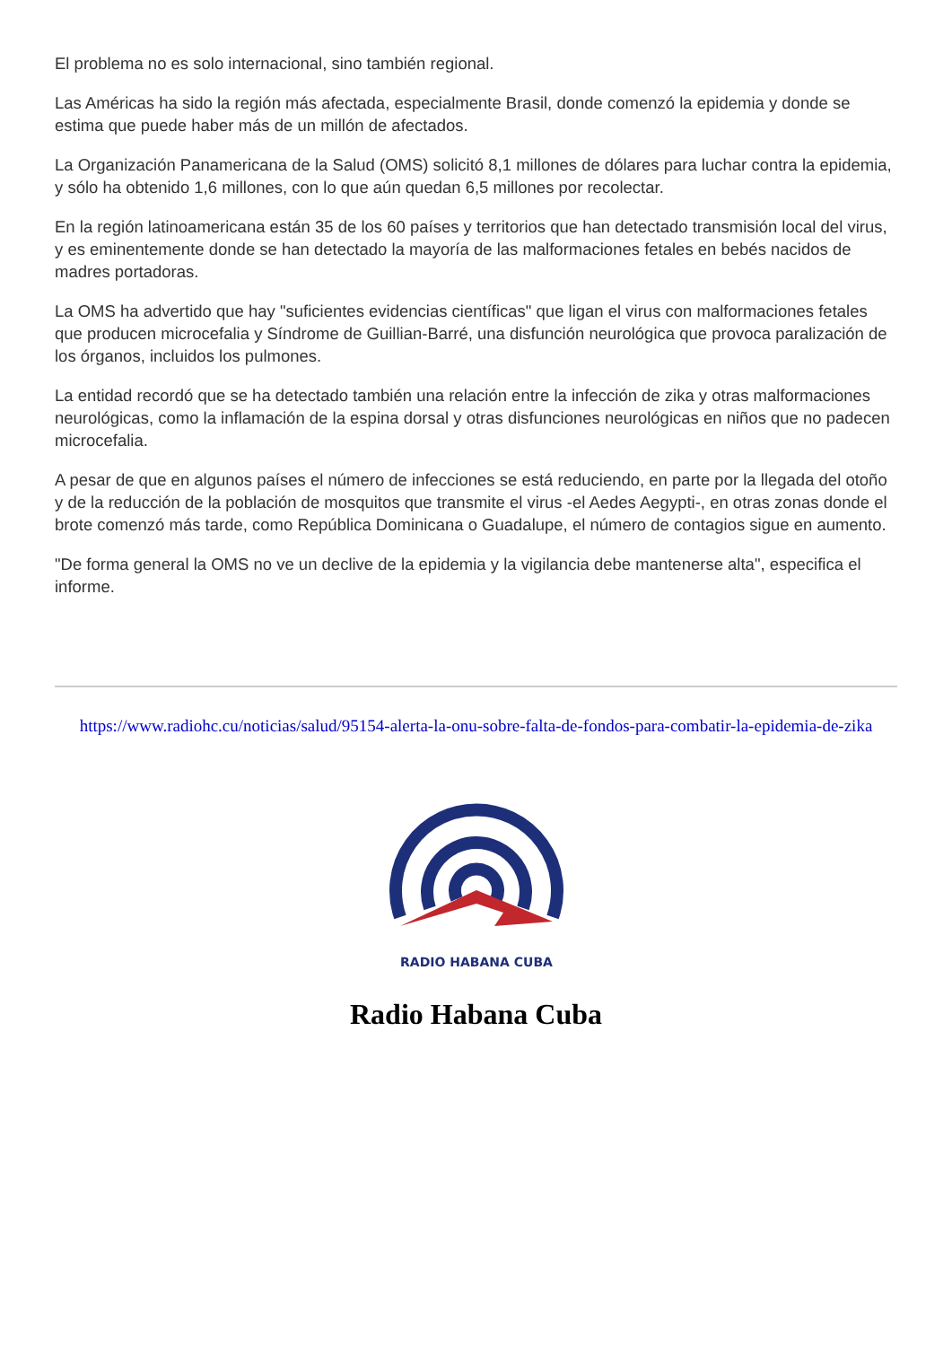El problema no es solo internacional, sino también regional.
Las Américas ha sido la región más afectada, especialmente Brasil, donde comenzó la epidemia y donde se estima que puede haber más de un millón de afectados.
La Organización Panamericana de la Salud (OMS) solicitó 8,1 millones de dólares para luchar contra la epidemia, y sólo ha obtenido 1,6 millones, con lo que aún quedan 6,5 millones por recolectar.
En la región latinoamericana están 35 de los 60 países y territorios que han detectado transmisión local del virus, y es eminentemente donde se han detectado la mayoría de las malformaciones fetales en bebés nacidos de madres portadoras.
La OMS ha advertido que hay "suficientes evidencias científicas" que ligan el virus con malformaciones fetales que producen microcefalia y Síndrome de Guillian-Barré, una disfunción neurológica que provoca paralización de los órganos, incluidos los pulmones.
La entidad recordó que se ha detectado también una relación entre la infección de zika y otras malformaciones neurológicas, como la inflamación de la espina dorsal y otras disfunciones neurológicas en niños que no padecen microcefalia.
A pesar de que en algunos países el número de infecciones se está reduciendo, en parte por la llegada del otoño y de la reducción de la población de mosquitos que transmite el virus -el Aedes Aegypti-, en otras zonas donde el brote comenzó más tarde, como República Dominicana o Guadalupe, el número de contagios sigue en aumento.
"De forma general la OMS no ve un declive de la epidemia y la vigilancia debe mantenerse alta", especifica el informe.
https://www.radiohc.cu/noticias/salud/95154-alerta-la-onu-sobre-falta-de-fondos-para-combatir-la-epidemia-de-zika
RADIO HABANA CUBA
Radio Habana Cuba